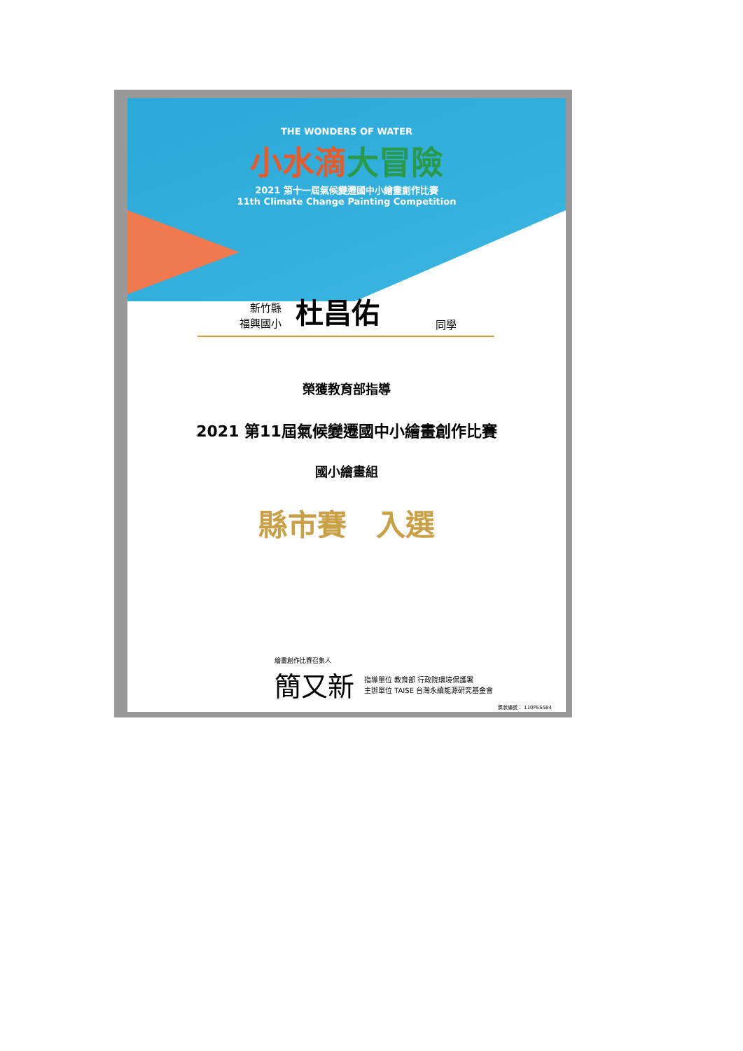THE WONDERS OF WATER
小水滴大冒險
2021 第十一屆氣候變遷國中小繪畫創作比賽
11th Climate Change Painting Competition
新竹縣
福興國小
杜昌佑
同學
榮獲教育部指導
2021 第11屆氣候變遷國中小繪畫創作比賽
國小繪畫組
縣市賽　入選
繪畫創作比賽召集人
簡又新
指導單位 教育部 行政院環境保護署
主辦單位 TAISE 台灣永續能源研究基金會
獎狀編號： 110PES584